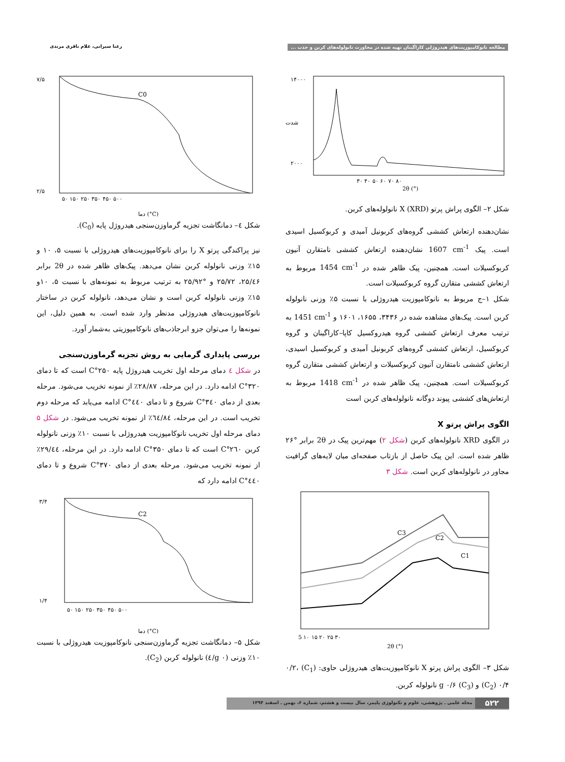مطالعه نانوکامپوزیت‌های هیدروژلی کاراگینان تهیه شده در مجاورت نانولوله‌های کربن و جذب ... رعنا سیرانی، غلام باقری مرندی
۱۴۰۰۰
۲۰۰۰
۳۰ ۴۰ ۵۰ ۶۰ ۷۰ ۸۰
2θ (°)
شدت
شکل ۲– الگوی پراش پرتو X (XRD) نانولوله‌های کربن.
نشان‌دهنده ارتعاش کششی گروه‌های کربونیل آمیدی و کربوکسیل اسیدی است. پیک 1607 cm<sup>-1</sup> نشان‌دهنده ارتعاش کششی نامتقارن آنیون کربوکسیلات است. همچنین، پیک ظاهر شده در 1454 cm<sup>-1</sup> مربوط به ارتعاش کششی متقارن گروه کربوکسیلات است.
شکل ۱–ج مربوط به نانوکامپوزیت هیدروژلی با نسبت ۵٪ وزنی نانولوله کربن است. پیک‌های مشاهده شده در ۳۴۳۶، ۱۶۵۵، ۱۶۰۱ و 1451 cm<sup>-1</sup> به ترتیب معرف ارتعاش کششی گروه هیدروکسیل کاپا–کاراگینان و گروه کربوکسیل، ارتعاش کششی گروه‌های کربونیل آمیدی و کربوکسیل اسیدی، ارتعاش کششی نامتقارن آنیون کربوکسیلات و ارتعاش کششی متقارن گروه کربوکسیلات است. همچنین، پیک ظاهر شده در 1418 cm<sup>-1</sup> مربوط به ارتعاش‌های کششی پیوند دوگانه نانولوله‌های کربن است
الگوی پراش پرتو X
در الگوی XRD نانولوله‌های کربن (شکل ۲) مهم‌ترین پیک در 2θ برابر °۲۶ ظاهر شده است. این پیک حاصل از بازتاب صفحه‌ای میان لایه‌های گرافیت مجاور در نانولوله‌های کربن است. شکل ۳
C3
C2
C1
5 ۱۰ ۱۵ ۲۰ ۲۵ ۳۰
2θ (°)
شکل ۳– الگوی پراش پرتو X نانوکامپوزیت‌های هیدروژلی حاوی: (C<sub>1</sub>) ۰/۲، (C<sub>2</sub>) ۰/۴ و (C<sub>3</sub>) g ۰/۶ نانولوله کربن.
C0
۷/۵
۲/۵
۵۰ ۱۵۰ ۲۵۰ ۳۵۰ ۴۵۰ ۵۰۰
دما (°C)
شکل ٤– دمانگاشت تجزیه گرماوزن‌سنجی هیدروژل پایه (C<sub>0</sub>).
نیز پراکندگی پرتو X را برای نانوکامپوزیت‌های هیدروژلی با نسبت ۵، ۱۰ و ۱۵٪ وزنی نانولوله کربن نشان می‌دهد. پیک‌های ظاهر شده در 2θ برابر ۲۵/٤۶، ۲۵/۷۲ و °۲۵/۹۲ به ترتیب مربوط به نمونه‌های با نسبت ۵، ۱۰و ۱۵٪ وزنی نانولوله کربن است و نشان می‌دهد، نانولوله کربن در ساختار نانوکامپوزیت‌های هیدروژلی مدنظر وارد شده است. به همین دلیل، این نمونه‌ها را می‌توان جزو ابرجاذب‌های نانوکامپوزیتی به‌شمار آورد.
بررسی پایداری گرمایی به روش تجزیه گرماوزن‌سنجی
در شکل ٤ دمای مرحله اول تخریب هیدروژل پایه ۲۵۰°C است که تا دمای ۳۲۰°C ادامه دارد. در این مرحله، ۲۸/۸۷٪ از نمونه تخریب می‌شود. مرحله بعدی از دمای ۳٤۰°C شروع و تا دمای ٤٤۰°C ادامه می‌یابد که مرحله دوم تخریب است. در این مرحله، ٦٤/۸٤٪ از نمونه تخریب می‌شود. در شکل ۵ دمای مرحله اول تخریب نانوکامپوزیت هیدروژلی با نسبت ۱۰٪ وزنی نانولوله کربن ۲٦۰°C است که تا دمای ۳۵۰°C ادامه دارد. در این مرحله، ۲۹/٤٤٪ از نمونه تخریب می‌شود. مرحله بعدی از دمای ۳۷۰°C شروع و تا دمای ٤٤۰°C ادامه دارد که
C2
۳/۴
۱/۴
۵۰ ۱۵۰ ۲۵۰ ۳۵۰ ۴۵۰ ۵۰۰
دما (°C)
شکل ۵– دمانگاشت تجزیه گرماوزن‌سنجی نانوکامپوزیت هیدروژلی با نسبت ۱۰٪ وزنی (g ۰/٤) نانولوله کربن (C<sub>2</sub>).
۵۲۲ مجله علمی ـ پژوهشی، علوم و تکنولوژی پلیمر، سال بیست و هشتم، شماره ۶، بهمن ـ اسفند ۱۳۹۴